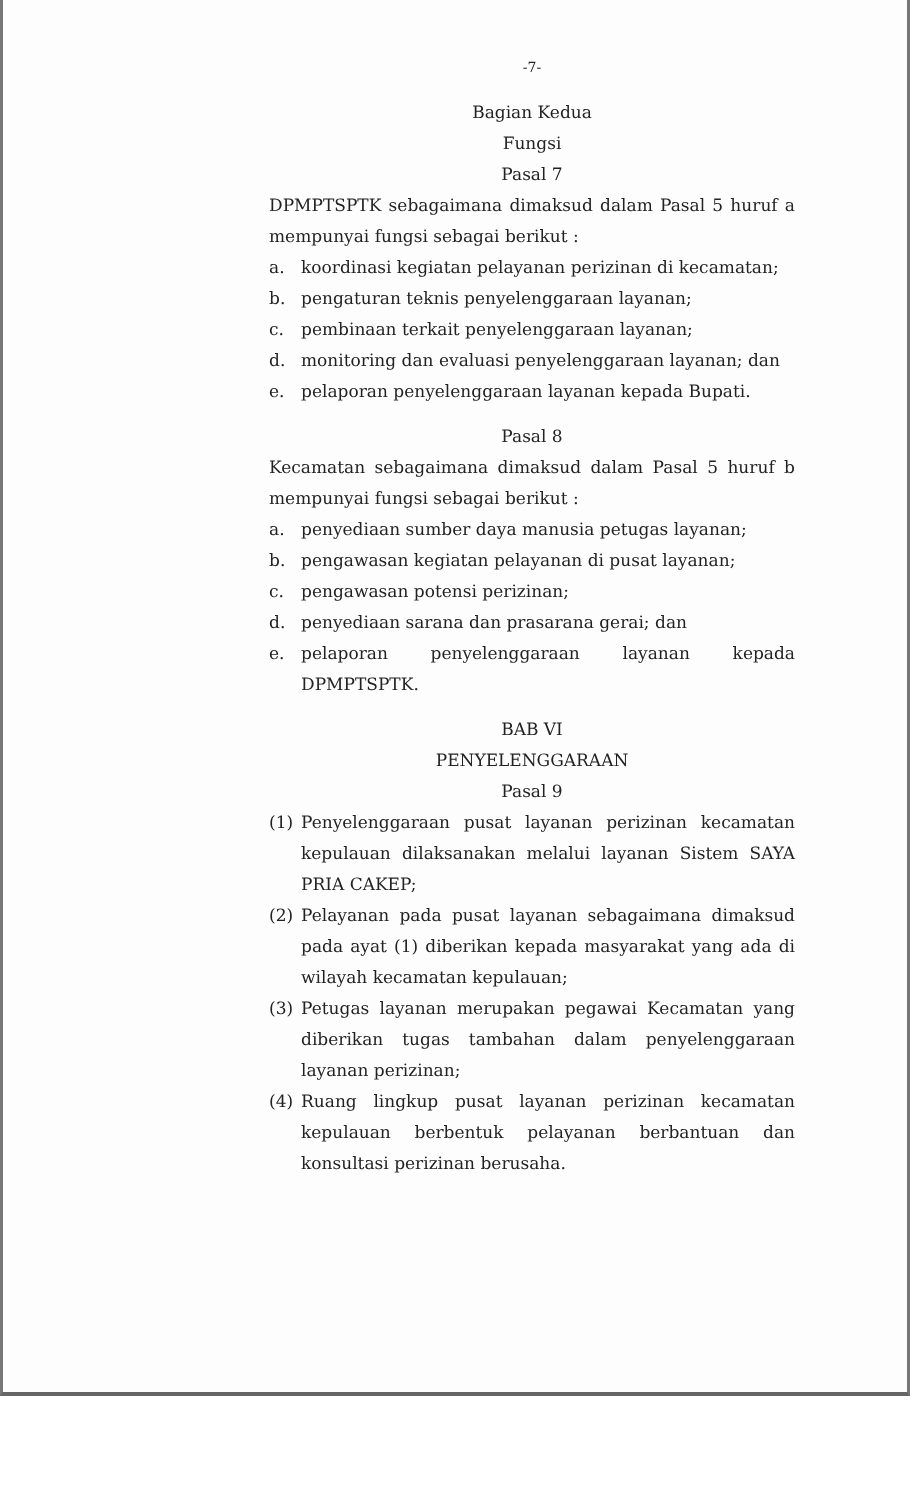-7-
Bagian Kedua
Fungsi
Pasal 7
DPMPTSPTK sebagaimana dimaksud dalam Pasal 5 huruf a mempunyai fungsi sebagai berikut :
a. koordinasi kegiatan pelayanan perizinan di kecamatan;
b. pengaturan teknis penyelenggaraan layanan;
c. pembinaan terkait penyelenggaraan layanan;
d. monitoring dan evaluasi penyelenggaraan layanan; dan
e. pelaporan penyelenggaraan layanan kepada Bupati.
Pasal 8
Kecamatan sebagaimana dimaksud dalam Pasal 5 huruf b mempunyai fungsi sebagai berikut :
a. penyediaan sumber daya manusia petugas layanan;
b. pengawasan kegiatan pelayanan di pusat layanan;
c. pengawasan potensi perizinan;
d. penyediaan sarana dan prasarana gerai; dan
e. pelaporan penyelenggaraan layanan kepada DPMPTSPTK.
BAB VI
PENYELENGGARAAN
Pasal 9
(1) Penyelenggaraan pusat layanan perizinan kecamatan kepulauan dilaksanakan melalui layanan Sistem SAYA PRIA CAKEP;
(2) Pelayanan pada pusat layanan sebagaimana dimaksud pada ayat (1) diberikan kepada masyarakat yang ada di wilayah kecamatan kepulauan;
(3) Petugas layanan merupakan pegawai Kecamatan yang diberikan tugas tambahan dalam penyelenggaraan layanan perizinan;
(4) Ruang lingkup pusat layanan perizinan kecamatan kepulauan berbentuk pelayanan berbantuan dan konsultasi perizinan berusaha.